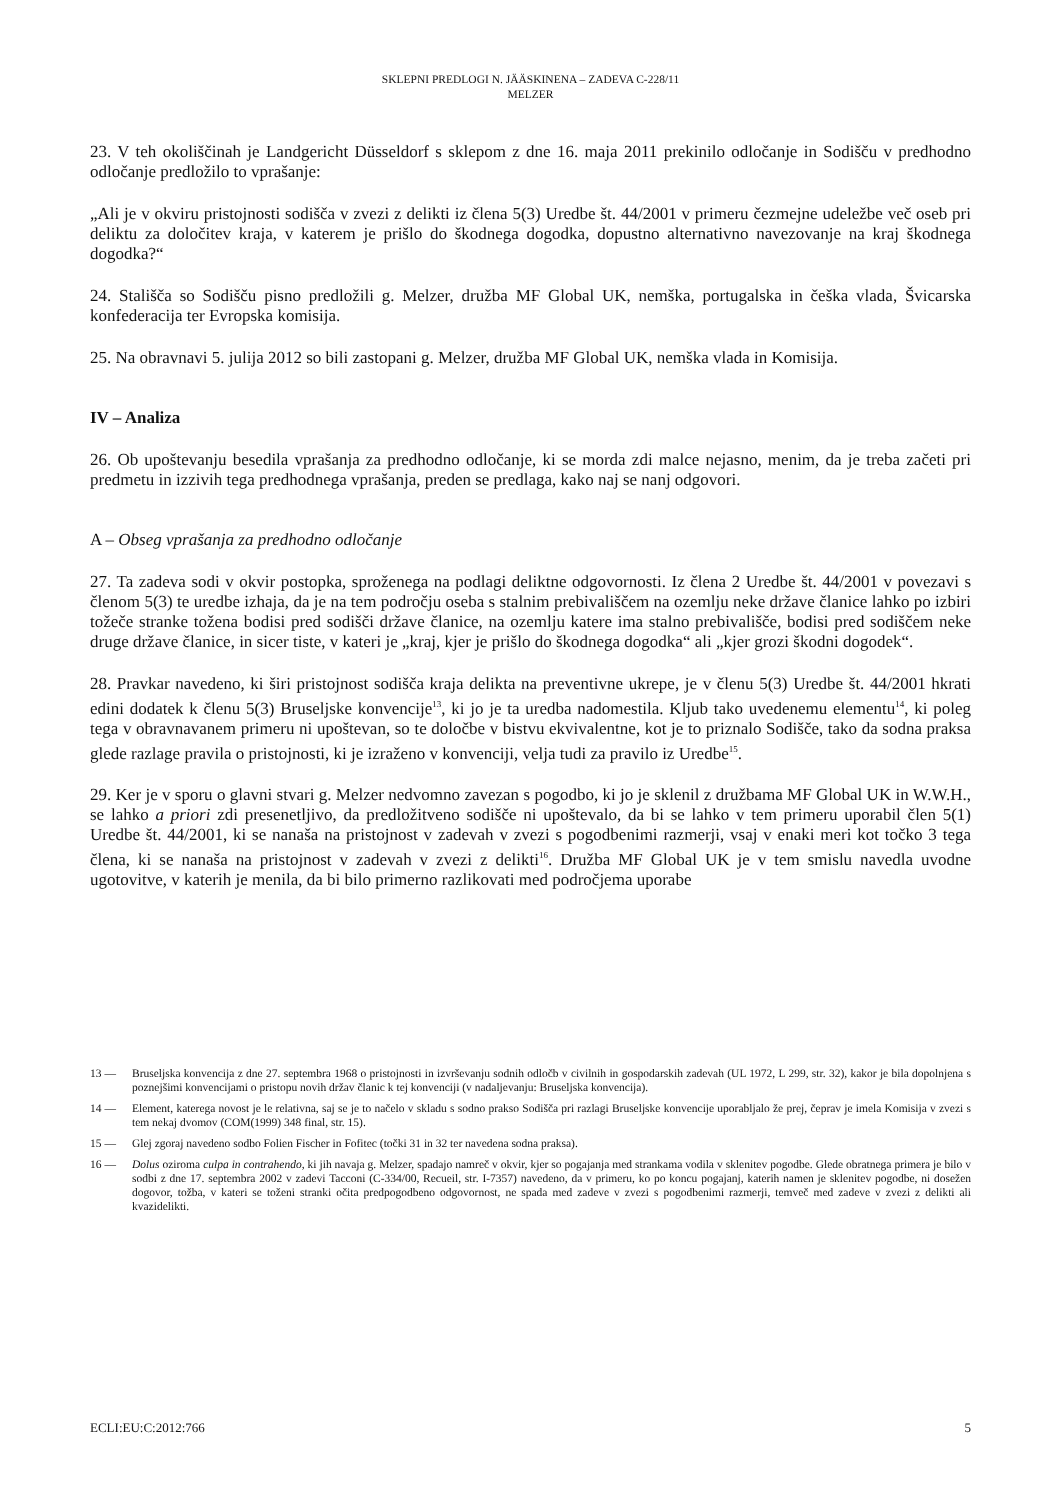SKLEPNI PREDLOGI N. JÄÄSKINENA – ZADEVA C-228/11
MELZER
23. V teh okoliščinah je Landgericht Düsseldorf s sklepom z dne 16. maja 2011 prekinilo odločanje in Sodišču v predhodno odločanje predložilo to vprašanje:
„Ali je v okviru pristojnosti sodišča v zvezi z delikti iz člena 5(3) Uredbe št. 44/2001 v primeru čezmejne udeležbe več oseb pri deliktu za določitev kraja, v katerem je prišlo do škodnega dogodka, dopustno alternativno navezovanje na kraj škodnega dogodka?“
24. Stališča so Sodišču pisno predložili g. Melzer, družba MF Global UK, nemška, portugalska in češka vlada, Švicarska konfederacija ter Evropska komisija.
25. Na obravnavi 5. julija 2012 so bili zastopani g. Melzer, družba MF Global UK, nemška vlada in Komisija.
IV – Analiza
26. Ob upoštevanju besedila vprašanja za predhodno odločanje, ki se morda zdi malce nejasno, menim, da je treba začeti pri predmetu in izzivih tega predhodnega vprašanja, preden se predlaga, kako naj se nanj odgovori.
A – Obseg vprašanja za predhodno odločanje
27. Ta zadeva sodi v okvir postopka, sproženega na podlagi deliktne odgovornosti. Iz člena 2 Uredbe št. 44/2001 v povezavi s členom 5(3) te uredbe izhaja, da je na tem področju oseba s stalnim prebivališčem na ozemlju neke države članice lahko po izbiri tožeče stranke tožena bodisi pred sodišči države članice, na ozemlju katere ima stalno prebivališče, bodisi pred sodiščem neke druge države članice, in sicer tiste, v kateri je „kraj, kjer je prišlo do škodnega dogodka“ ali „kjer grozi škodni dogodek“.
28. Pravkar navedeno, ki širi pristojnost sodišča kraja delikta na preventivne ukrepe, je v členu 5(3) Uredbe št. 44/2001 hkrati edini dodatek k členu 5(3) Bruseljske konvencije<sup>13</sup>, ki jo je ta uredba nadomestila. Kljub tako uvedenemu elementu<sup>14</sup>, ki poleg tega v obravnavanem primeru ni upoštevan, so te določbe v bistvu ekvivalentne, kot je to priznalo Sodišče, tako da sodna praksa glede razlage pravila o pristojnosti, ki je izraženo v konvenciji, velja tudi za pravilo iz Uredbe<sup>15</sup>.
29. Ker je v sporu o glavni stvari g. Melzer nedvomno zavezan s pogodbo, ki jo je sklenil z družbama MF Global UK in W.W.H., se lahko a priori zdi presenetljivo, da predložitveno sodišče ni upoštevalo, da bi se lahko v tem primeru uporabil člen 5(1) Uredbe št. 44/2001, ki se nanaša na pristojnost v zadevah v zvezi s pogodbenimi razmerji, vsaj v enaki meri kot točko 3 tega člena, ki se nanaša na pristojnost v zadevah v zvezi z delikti<sup>16</sup>. Družba MF Global UK je v tem smislu navedla uvodne ugotovitve, v katerih je menila, da bi bilo primerno razlikovati med področjema uporabe
13 — Bruseljska konvencija z dne 27. septembra 1968 o pristojnosti in izvrševanju sodnih odločb v civilnih in gospodarskih zadevah (UL 1972, L 299, str. 32), kakor je bila dopolnjena s poznejšimi konvencijami o pristopu novih držav članic k tej konvenciji (v nadaljevanju: Bruseljska konvencija).
14 — Element, katerega novost je le relativna, saj se je to načelo v skladu s sodno prakso Sodišča pri razlagi Bruseljske konvencije uporabljalo že prej, čeprav je imela Komisija v zvezi s tem nekaj dvomov (COM(1999) 348 final, str. 15).
15 — Glej zgoraj navedeno sodbo Folien Fischer in Fofitec (točki 31 in 32 ter navedena sodna praksa).
16 — Dolus oziroma culpa in contrahendo, ki jih navaja g. Melzer, spadajo namreč v okvir, kjer so pogajanja med strankama vodila v sklenitev pogodbe. Glede obratnega primera je bilo v sodbi z dne 17. septembra 2002 v zadevi Tacconi (C-334/00, Recueil, str. I-7357) navedeno, da v primeru, ko po koncu pogajanj, katerih namen je sklenitev pogodbe, ni dosežen dogovor, tožba, v kateri se toženi stranki očita predpogodbeno odgovornost, ne spada med zadeve v zvezi s pogodbenimi razmerji, temveč med zadeve v zvezi z delikti ali kvazidelikti.
ECLI:EU:C:2012:766 5